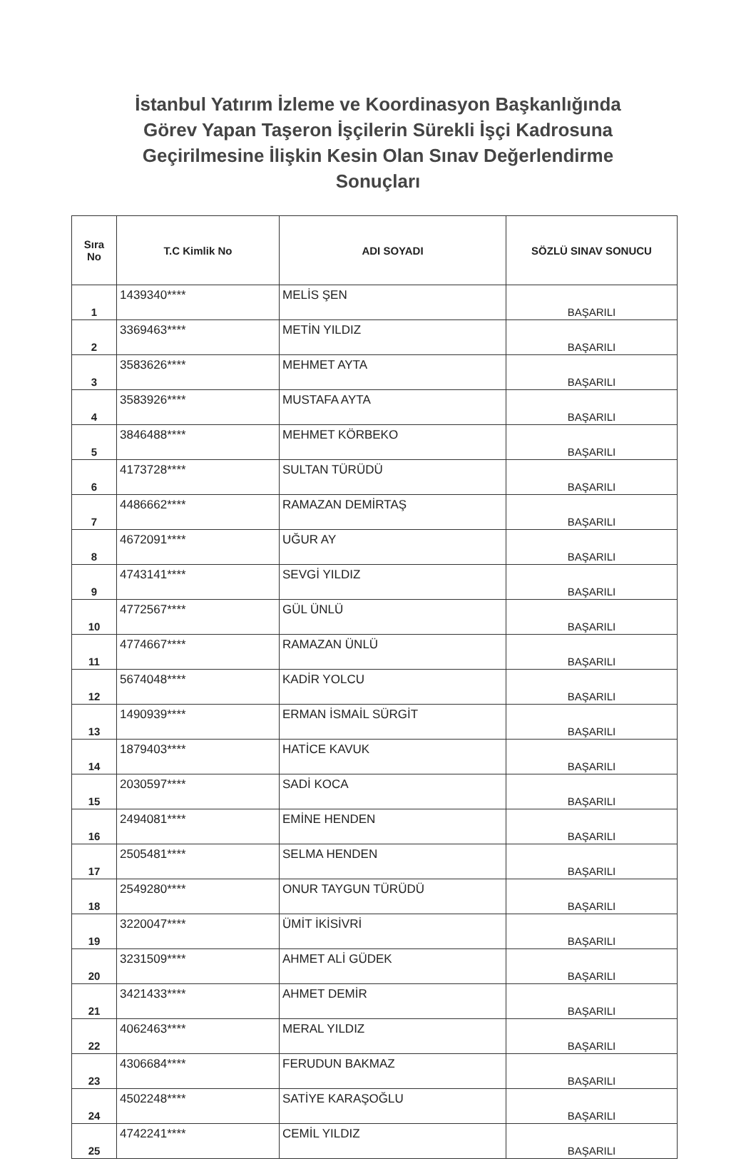İstanbul Yatırım İzleme ve Koordinasyon Başkanlığında
Görev Yapan Taşeron İşçilerin Sürekli İşçi Kadrosuna
Geçirilmesine İlişkin Kesin Olan Sınav Değerlendirme
Sonuçları
| Sıra No | T.C Kimlik No | ADI SOYADI | SÖZLÜ SINAV SONUCU |
| --- | --- | --- | --- |
| 1 | 1439340**** | MELİS ŞEN | BAŞARILI |
| 2 | 3369463**** | METİN YILDIZ | BAŞARILI |
| 3 | 3583626**** | MEHMET AYTA | BAŞARILI |
| 4 | 3583926**** | MUSTAFA AYTA | BAŞARILI |
| 5 | 3846488**** | MEHMET KÖRBEKO | BAŞARILI |
| 6 | 4173728**** | SULTAN TÜRÜDÜ | BAŞARILI |
| 7 | 4486662**** | RAMAZAN DEMİRTAŞ | BAŞARILI |
| 8 | 4672091**** | UĞUR AY | BAŞARILI |
| 9 | 4743141**** | SEVGİ YILDIZ | BAŞARILI |
| 10 | 4772567**** | GÜL ÜNLÜ | BAŞARILI |
| 11 | 4774667**** | RAMAZAN ÜNLÜ | BAŞARILI |
| 12 | 5674048**** | KADİR YOLCU | BAŞARILI |
| 13 | 1490939**** | ERMAN İSMAİL SÜRGİT | BAŞARILI |
| 14 | 1879403**** | HATİCE KAVUK | BAŞARILI |
| 15 | 2030597**** | SADİ KOCA | BAŞARILI |
| 16 | 2494081**** | EMİNE HENDEN | BAŞARILI |
| 17 | 2505481**** | SELMA HENDEN | BAŞARILI |
| 18 | 2549280**** | ONUR TAYGUN TÜRÜDÜ | BAŞARILI |
| 19 | 3220047**** | ÜMİT İKİSİVRİ | BAŞARILI |
| 20 | 3231509**** | AHMET ALİ GÜDEK | BAŞARILI |
| 21 | 3421433**** | AHMET DEMİR | BAŞARILI |
| 22 | 4062463**** | MERAL YILDIZ | BAŞARILI |
| 23 | 4306684**** | FERUDUN BAKMAZ | BAŞARILI |
| 24 | 4502248**** | SATİYE KARAŞOĞLU | BAŞARILI |
| 25 | 4742241**** | CEMİL YILDIZ | BAŞARILI |